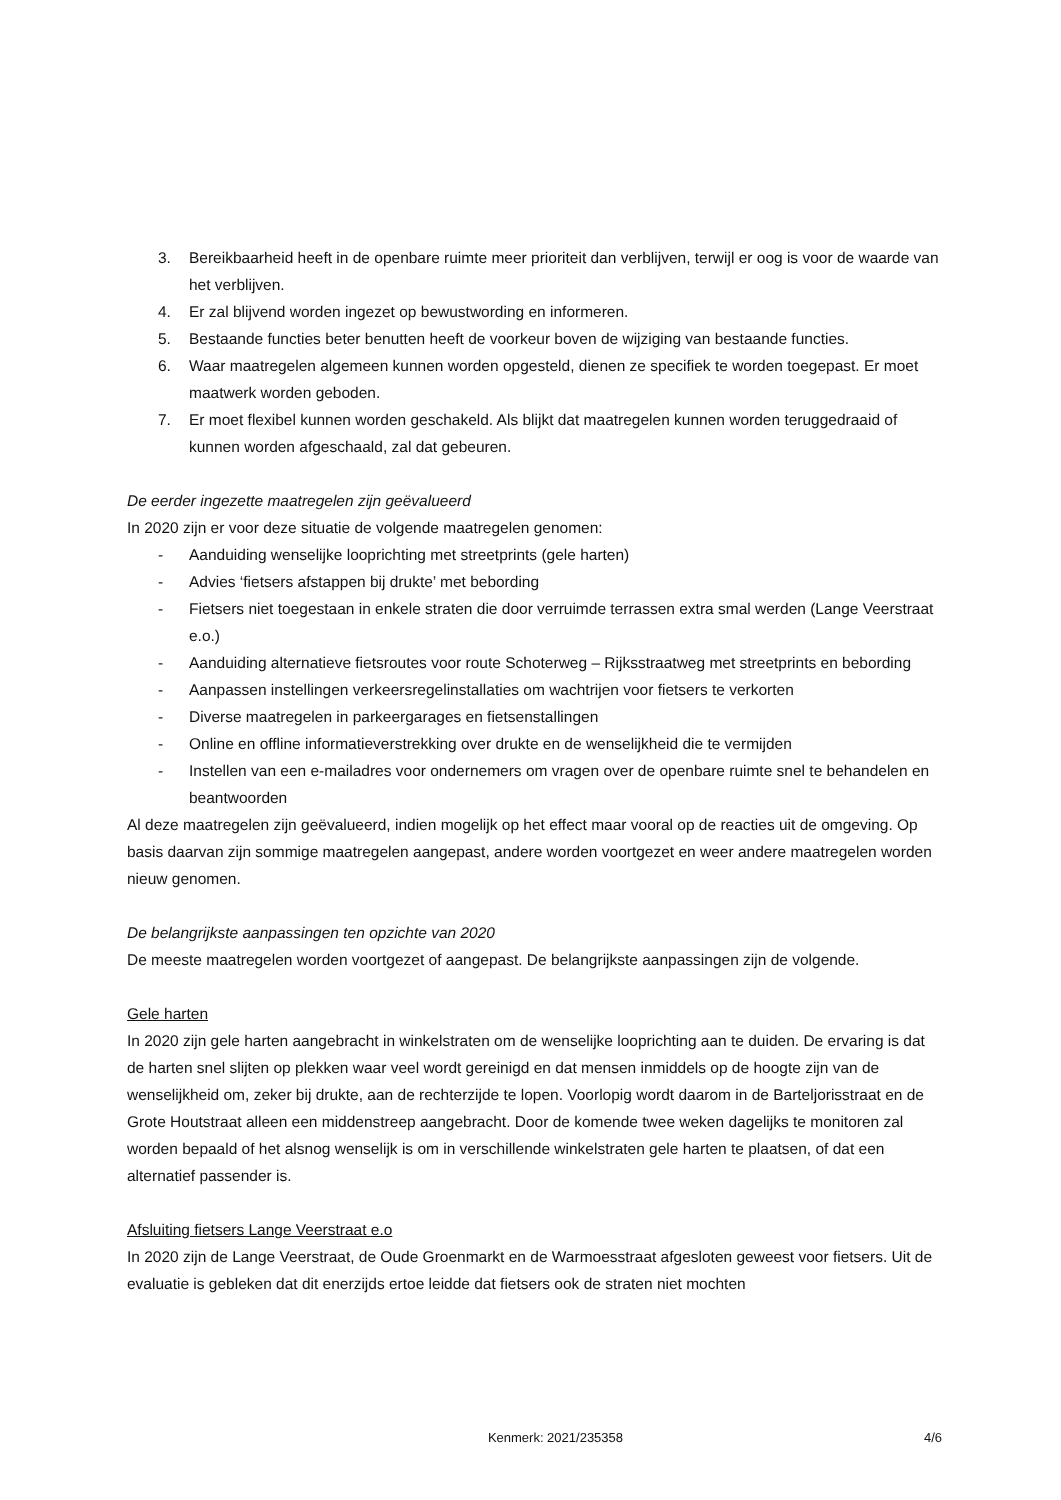3. Bereikbaarheid heeft in de openbare ruimte meer prioriteit dan verblijven, terwijl er oog is voor de waarde van het verblijven.
4. Er zal blijvend worden ingezet op bewustwording en informeren.
5. Bestaande functies beter benutten heeft de voorkeur boven de wijziging van bestaande functies.
6. Waar maatregelen algemeen kunnen worden opgesteld, dienen ze specifiek te worden toegepast. Er moet maatwerk worden geboden.
7. Er moet flexibel kunnen worden geschakeld. Als blijkt dat maatregelen kunnen worden teruggedraaid of kunnen worden afgeschaald, zal dat gebeuren.
De eerder ingezette maatregelen zijn geëvalueerd
In 2020 zijn er voor deze situatie de volgende maatregelen genomen:
- Aanduiding wenselijke looprichting met streetprints (gele harten)
- Advies ‘fietsers afstappen bij drukte’ met bebording
- Fietsers niet toegestaan in enkele straten die door verruimde terrassen extra smal werden (Lange Veerstraat e.o.)
- Aanduiding alternatieve fietsroutes voor route Schoterweg – Rijksstraatweg met streetprints en bebording
- Aanpassen instellingen verkeersregelinstallaties om wachtrijen voor fietsers te verkorten
- Diverse maatregelen in parkeergarages en fietsenstallingen
- Online en offline informatieverstrekking over drukte en de wenselijkheid die te vermijden
- Instellen van een e-mailadres voor ondernemers om vragen over de openbare ruimte snel te behandelen en beantwoorden
Al deze maatregelen zijn geëvalueerd, indien mogelijk op het effect maar vooral op de reacties uit de omgeving. Op basis daarvan zijn sommige maatregelen aangepast, andere worden voortgezet en weer andere maatregelen worden nieuw genomen.
De belangrijkste aanpassingen ten opzichte van 2020
De meeste maatregelen worden voortgezet of aangepast. De belangrijkste aanpassingen zijn de volgende.
Gele harten
In 2020 zijn gele harten aangebracht in winkelstraten om de wenselijke looprichting aan te duiden. De ervaring is dat de harten snel slijten op plekken waar veel wordt gereinigd en dat mensen inmiddels op de hoogte zijn van de wenselijkheid om, zeker bij drukte, aan de rechterzijde te lopen. Voorlopig wordt daarom in de Barteljorisstraat en de Grote Houtstraat alleen een middenstreep aangebracht. Door de komende twee weken dagelijks te monitoren zal worden bepaald of het alsnog wenselijk is om in verschillende winkelstraten gele harten te plaatsen, of dat een alternatief passender is.
Afsluiting fietsers Lange Veerstraat e.o
In 2020 zijn de Lange Veerstraat, de Oude Groenmarkt en de Warmoesstraat afgesloten geweest voor fietsers. Uit de evaluatie is gebleken dat dit enerzijds ertoe leidde dat fietsers ook de straten niet mochten
Kenmerk: 2021/235358 4/6